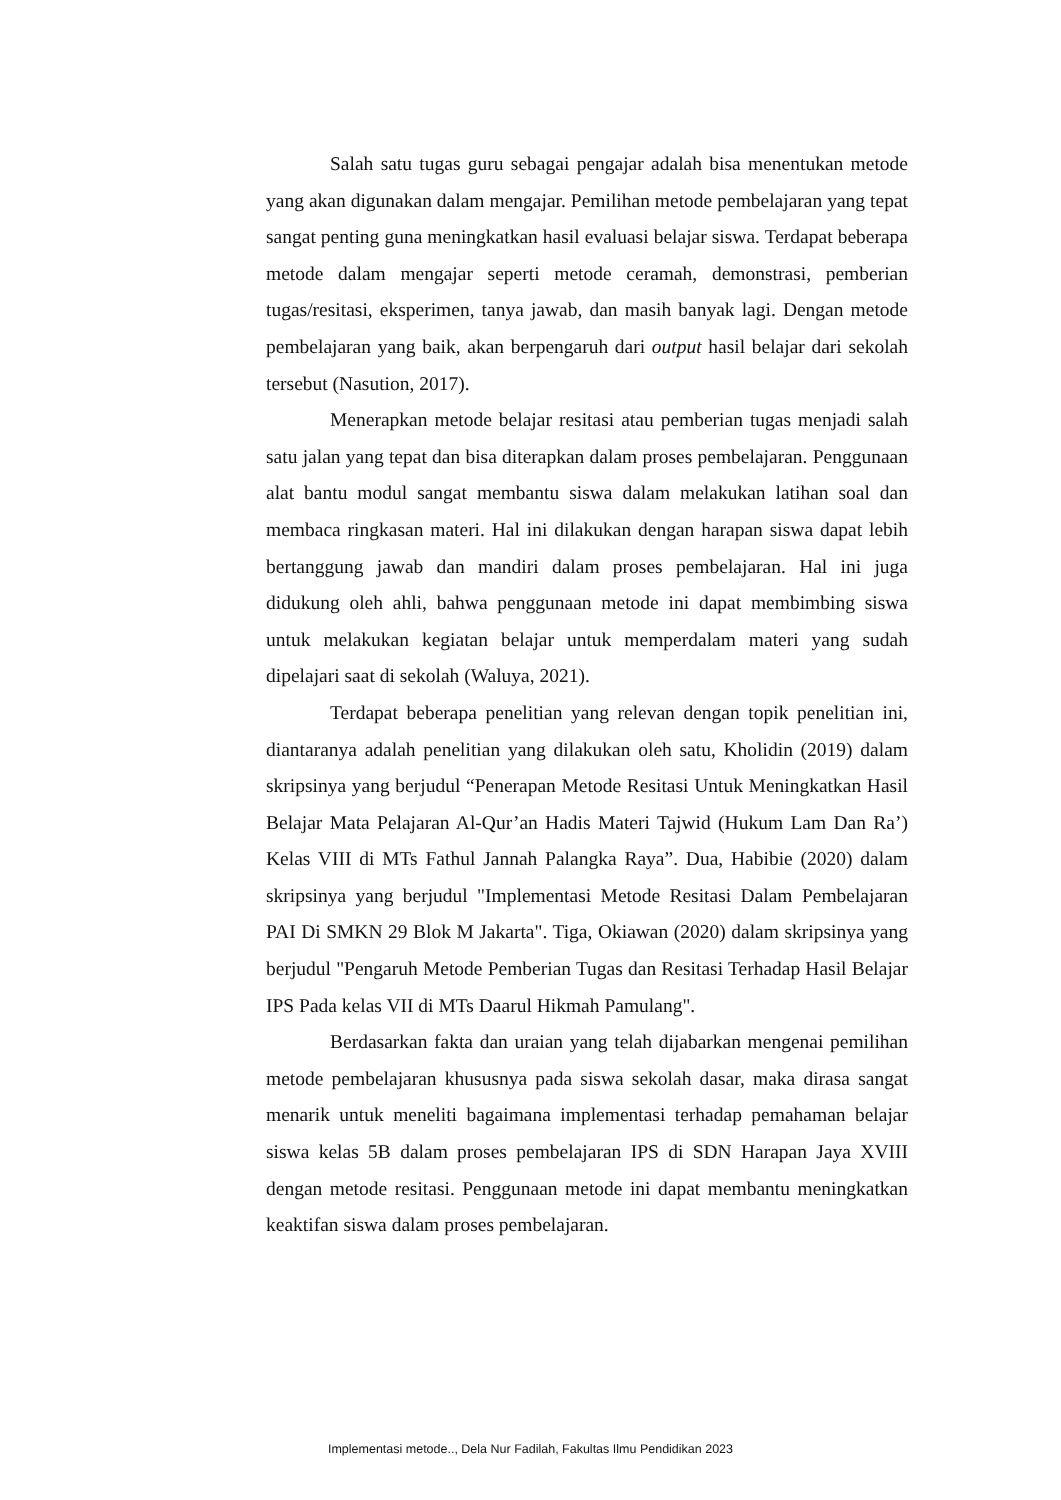Salah satu tugas guru sebagai pengajar adalah bisa menentukan metode yang akan digunakan dalam mengajar. Pemilihan metode pembelajaran yang tepat sangat penting guna meningkatkan hasil evaluasi belajar siswa. Terdapat beberapa metode dalam mengajar seperti metode ceramah, demonstrasi, pemberian tugas/resitasi, eksperimen, tanya jawab, dan masih banyak lagi. Dengan metode pembelajaran yang baik, akan berpengaruh dari output hasil belajar dari sekolah tersebut (Nasution, 2017).
Menerapkan metode belajar resitasi atau pemberian tugas menjadi salah satu jalan yang tepat dan bisa diterapkan dalam proses pembelajaran. Penggunaan alat bantu modul sangat membantu siswa dalam melakukan latihan soal dan membaca ringkasan materi. Hal ini dilakukan dengan harapan siswa dapat lebih bertanggung jawab dan mandiri dalam proses pembelajaran. Hal ini juga didukung oleh ahli, bahwa penggunaan metode ini dapat membimbing siswa untuk melakukan kegiatan belajar untuk memperdalam materi yang sudah dipelajari saat di sekolah (Waluya, 2021).
Terdapat beberapa penelitian yang relevan dengan topik penelitian ini, diantaranya adalah penelitian yang dilakukan oleh satu, Kholidin (2019) dalam skripsinya yang berjudul “Penerapan Metode Resitasi Untuk Meningkatkan Hasil Belajar Mata Pelajaran Al-Qur’an Hadis Materi Tajwid (Hukum Lam Dan Ra’) Kelas VIII di MTs Fathul Jannah Palangka Raya”. Dua, Habibie (2020) dalam skripsinya yang berjudul "Implementasi Metode Resitasi Dalam Pembelajaran PAI Di SMKN 29 Blok M Jakarta". Tiga, Okiawan (2020) dalam skripsinya yang berjudul "Pengaruh Metode Pemberian Tugas dan Resitasi Terhadap Hasil Belajar IPS Pada kelas VII di MTs Daarul Hikmah Pamulang".
Berdasarkan fakta dan uraian yang telah dijabarkan mengenai pemilihan metode pembelajaran khususnya pada siswa sekolah dasar, maka dirasa sangat menarik untuk meneliti bagaimana implementasi terhadap pemahaman belajar siswa kelas 5B dalam proses pembelajaran IPS di SDN Harapan Jaya XVIII dengan metode resitasi. Penggunaan metode ini dapat membantu meningkatkan keaktifan siswa dalam proses pembelajaran.
Implementasi metode.., Dela Nur Fadilah, Fakultas Ilmu Pendidikan 2023